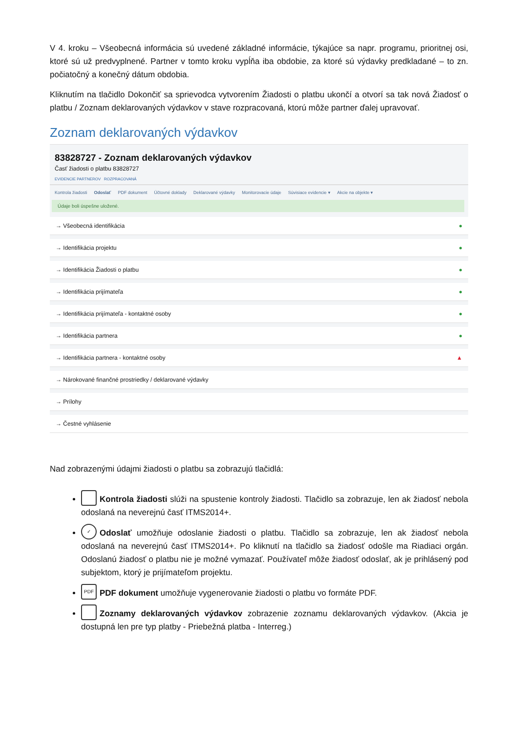V 4. kroku – Všeobecná informácia sú uvedené základné informácie, týkajúce sa napr. programu, prioritnej osi, ktoré sú už predvyplnené. Partner v tomto kroku vypĺňa iba obdobie, za ktoré sú výdavky predkladané – to zn. počiatočný a konečný dátum obdobia.
Kliknutím na tlačidlo Dokončiť sa sprievodca vytvorením Žiadosti o platbu ukončí a otvorí sa tak nová Žiadosť o platbu / Zoznam deklarovaných výdavkov v stave rozpracovaná, ktorú môže partner ďalej upravovať.
Zoznam deklarovaných výdavkov
83828727 - Zoznam deklarovaných výdavkov
Časť žiadosti o platbu 83828727
EVIDENCIE PARTNEROV ROZPRACOVANÁ
Kontrola žiadosti Odoslať PDF dokument Účtovné doklady Deklarované výdavky Monitorovacie údaje Súvisiace evidencie ▾ Akcie na objekte ▾
Údaje boli úspešne uložené.
→ Všeobecná identifikácia ●
→ Identifikácia projektu ●
→ Identifikácia Žiadosti o platbu ●
→ Identifikácia prijímateľa ●
→ Identifikácia prijímateľa - kontaktné osoby ●
→ Identifikácia partnera ●
→ Identifikácia partnera - kontaktné osoby ▲
→ Nárokované finančné prostriedky / deklarované výdavky
→ Prílohy
→ Čestné vyhlásenie
Nad zobrazenými údajmi žiadosti o platbu sa zobrazujú tlačidlá:
Kontrola žiadosti slúži na spustenie kontroly žiadosti. Tlačidlo sa zobrazuje, len ak žiadosť nebola odoslaná na neverejnú časť ITMS2014+.
✓ Odoslať umožňuje odoslanie žiadosti o platbu. Tlačidlo sa zobrazuje, len ak žiadosť nebola odoslaná na neverejnú časť ITMS2014+. Po kliknutí na tlačidlo sa žiadosť odošle ma Riadiaci orgán. Odoslanú žiadosť o platbu nie je možné vymazať. Používateľ môže žiadosť odoslať, ak je prihlásený pod subjektom, ktorý je prijímateľom projektu.
PDF PDF dokument umožňuje vygenerovanie žiadosti o platbu vo formáte PDF.
Zoznamy deklarovaných výdavkov zobrazenie zoznamu deklarovaných výdavkov. (Akcia je dostupná len pre typ platby - Priebežná platba - Interreg.)